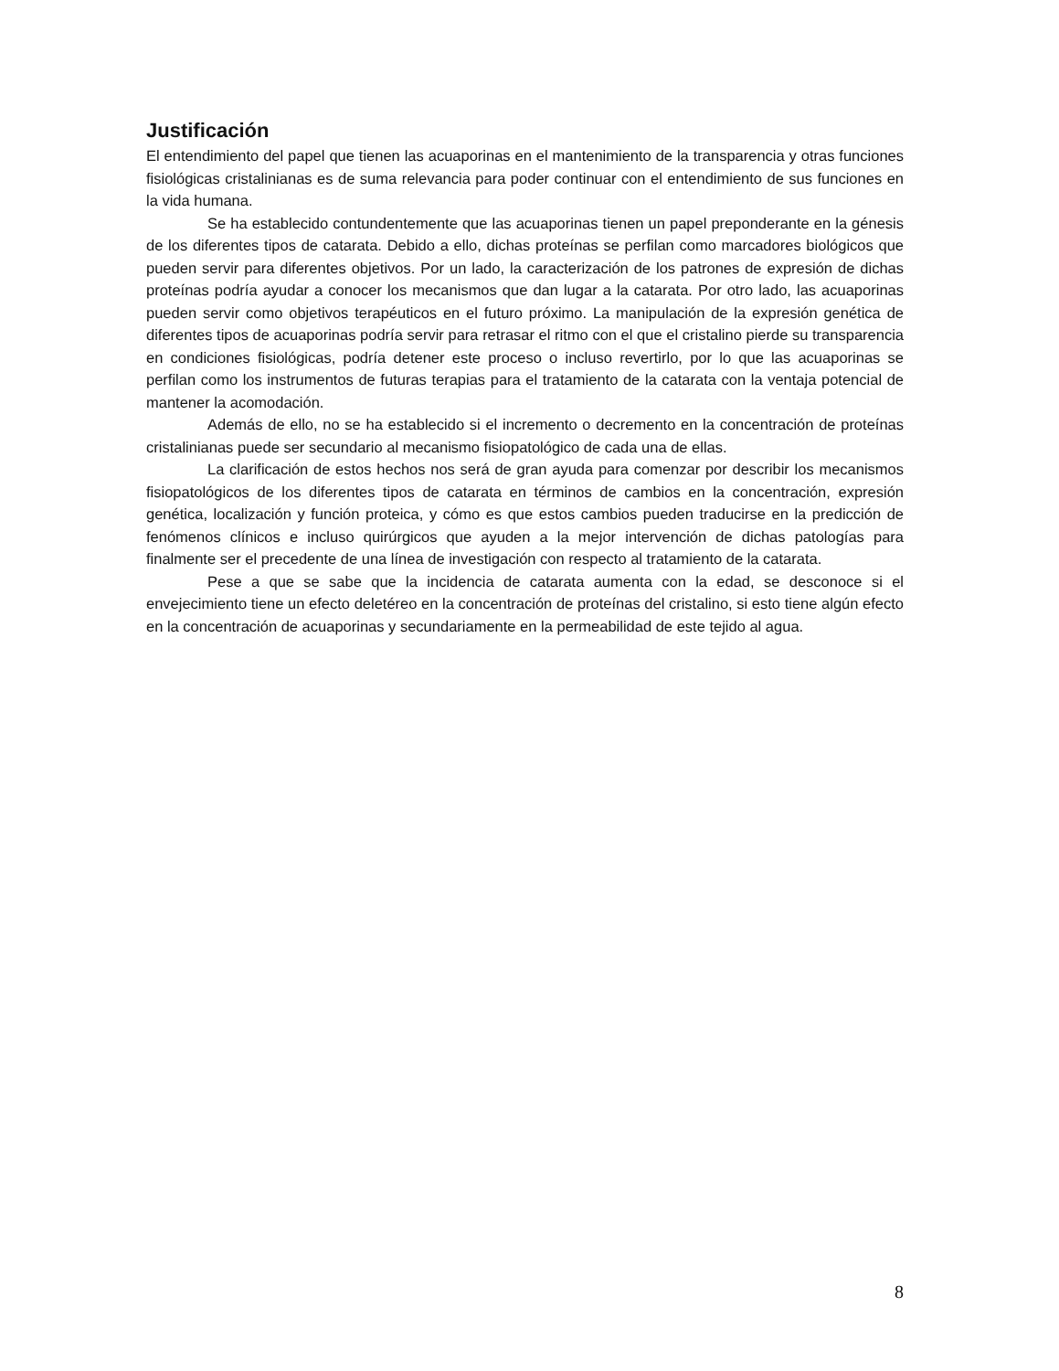Justificación
El entendimiento del papel que tienen las acuaporinas en el mantenimiento de la transparencia y otras funciones fisiológicas cristalinianas es de suma relevancia para poder continuar con el entendimiento de sus funciones en la vida humana.
Se ha establecido contundentemente que las acuaporinas tienen un papel preponderante en la génesis de los diferentes tipos de catarata. Debido a ello, dichas proteínas se perfilan como marcadores biológicos que pueden servir para diferentes objetivos. Por un lado, la caracterización de los patrones de expresión de dichas proteínas podría ayudar a conocer los mecanismos que dan lugar a la catarata. Por otro lado, las acuaporinas pueden servir como objetivos terapéuticos en el futuro próximo. La manipulación de la expresión genética de diferentes tipos de acuaporinas podría servir para retrasar el ritmo con el que el cristalino pierde su transparencia en condiciones fisiológicas, podría detener este proceso o incluso revertirlo, por lo que las acuaporinas se perfilan como los instrumentos de futuras terapias para el tratamiento de la catarata con la ventaja potencial de mantener la acomodación.
Además de ello, no se ha establecido si el incremento o decremento en la concentración de proteínas cristalinianas puede ser secundario al mecanismo fisiopatológico de cada una de ellas.
La clarificación de estos hechos nos será de gran ayuda para comenzar por describir los mecanismos fisiopatológicos de los diferentes tipos de catarata en términos de cambios en la concentración, expresión genética, localización y función proteica, y cómo es que estos cambios pueden traducirse en la predicción de fenómenos clínicos e incluso quirúrgicos que ayuden a la mejor intervención de dichas patologías para finalmente ser el precedente de una línea de investigación con respecto al tratamiento de la catarata.
Pese a que se sabe que la incidencia de catarata aumenta con la edad, se desconoce si el envejecimiento tiene un efecto deletéreo en la concentración de proteínas del cristalino, si esto tiene algún efecto en la concentración de acuaporinas y secundariamente en la permeabilidad de este tejido al agua.
8